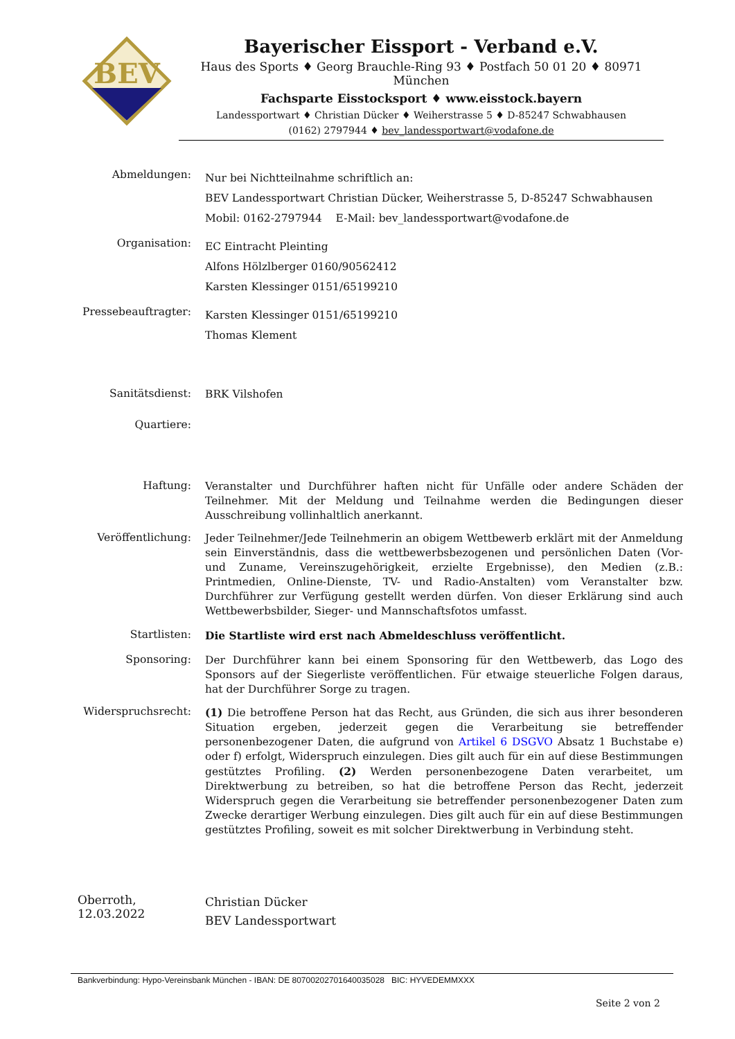BEV
Bayerischer Eissport - Verband e.V.
Haus des Sports ♦ Georg Brauchle-Ring 93 ♦ Postfach 50 01 20 ♦ 80971 München
Fachsparte Eisstocksport ♦ www.eisstock.bayern
Landessportwart ♦ Christian Dücker ♦ Weiherstrasse 5 ♦ D-85247 Schwabhausen
(0162) 2797944 ♦ bev_landessportwart@vodafone.de
Abmeldungen:
Nur bei Nichtteilnahme schriftlich an:
BEV Landessportwart Christian Dücker, Weiherstrasse 5, D-85247 Schwabhausen
Mobil: 0162-2797944 E-Mail: bev_landessportwart@vodafone.de
Organisation:
EC Eintracht Pleinting
Alfons Hölzlberger 0160/90562412
Karsten Klessinger 0151/65199210
Pressebeauftragter:
Karsten Klessinger 0151/65199210
Thomas Klement
Sanitätsdienst:
BRK Vilshofen
Quartiere:
Haftung:
Veranstalter und Durchführer haften nicht für Unfälle oder andere Schäden der Teilnehmer. Mit der Meldung und Teilnahme werden die Bedingungen dieser Ausschreibung vollinhaltlich anerkannt.
Veröffentlichung:
Jeder Teilnehmer/Jede Teilnehmerin an obigem Wettbewerb erklärt mit der Anmeldung sein Einverständnis, dass die wettbewerbsbezogenen und persönlichen Daten (Vor- und Zuname, Vereinszugehörigkeit, erzielte Ergebnisse), den Medien (z.B.: Printmedien, Online-Dienste, TV- und Radio-Anstalten) vom Veranstalter bzw. Durchführer zur Verfügung gestellt werden dürfen. Von dieser Erklärung sind auch Wettbewerbsbilder, Sieger- und Mannschaftsfotos umfasst.
Startlisten:
Die Startliste wird erst nach Abmeldeschluss veröffentlicht.
Sponsoring:
Der Durchführer kann bei einem Sponsoring für den Wettbewerb, das Logo des Sponsors auf der Siegerliste veröffentlichen. Für etwaige steuerliche Folgen daraus, hat der Durchführer Sorge zu tragen.
Widerspruchsrecht:
(1) Die betroffene Person hat das Recht, aus Gründen, die sich aus ihrer besonderen Situation ergeben, jederzeit gegen die Verarbeitung sie betreffender personenbezogener Daten, die aufgrund von Artikel 6 DSGVO Absatz 1 Buchstabe e) oder f) erfolgt, Widerspruch einzulegen. Dies gilt auch für ein auf diese Bestimmungen gestütztes Profiling. (2) Werden personenbezogene Daten verarbeitet, um Direktwerbung zu betreiben, so hat die betroffene Person das Recht, jederzeit Widerspruch gegen die Verarbeitung sie betreffender personenbezogener Daten zum Zwecke derartiger Werbung einzulegen. Dies gilt auch für ein auf diese Bestimmungen gestütztes Profiling, soweit es mit solcher Direktwerbung in Verbindung steht.
Oberroth, 12.03.2022
Christian Dücker
BEV Landessportwart
Bankverbindung: Hypo-Vereinsbank München - IBAN: DE 80700202701640035028 BIC: HYVEDEMMXXX
Seite 2 von 2